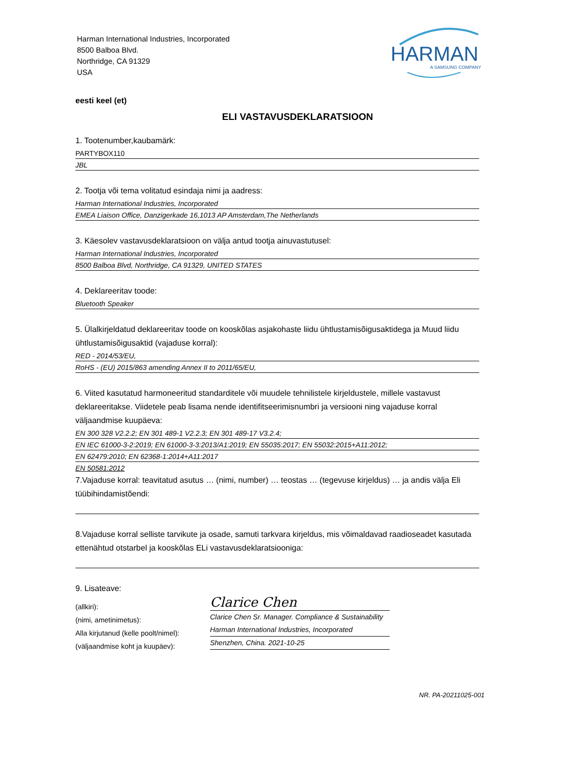Harman International Industries, Incorporated
8500 Balboa Blvd.
Northridge, CA 91329
USA
HARMAN
A SAMSUNG COMPANY
eesti keel (et)
ELI VASTAVUSDEKLARATSIOON
1. Tootenumber,kaubamärk:
PARTYBOX110
JBL
2. Tootja või tema volitatud esindaja nimi ja aadress:
Harman International Industries, Incorporated
EMEA Liaison Office, Danzigerkade 16,1013 AP Amsterdam,The Netherlands
3. Käesolev vastavusdeklaratsioon on välja antud tootja ainuvastutusel:
Harman International Industries, Incorporated
8500 Balboa Blvd, Northridge, CA 91329, UNITED STATES
4. Deklareeritav toode:
Bluetooth Speaker
5. Ülalkirjeldatud deklareeritav toode on kooskõlas asjakohaste liidu ühtlustamisõigusaktidega ja Muud liidu ühtlustamisõigusaktid (vajaduse korral):
RED - 2014/53/EU,
RoHS - (EU) 2015/863 amending Annex II to 2011/65/EU,
6. Viited kasutatud harmoneeritud standarditele või muudele tehnilistele kirjeldustele, millele vastavust deklareeritakse. Viidetele peab lisama nende identifitseerimisnumbri ja versiooni ning vajaduse korral väljaandmise kuupäeva:
EN 300 328 V2.2.2; EN 301 489-1 V2.2.3; EN 301 489-17 V3.2.4;
EN IEC 61000-3-2:2019; EN 61000-3-3:2013/A1:2019; EN 55035:2017; EN 55032:2015+A11:2012;
EN 62479:2010; EN 62368-1:2014+A11:2017
EN 50581:2012
7.Vajaduse korral: teavitatud asutus … (nimi, number) … teostas … (tegevuse kirjeldus) … ja andis välja Eli tüübihindamistõendi:
8.Vajaduse korral selliste tarvikute ja osade, samuti tarkvara kirjeldus, mis võimaldavad raadioseadet kasutada ettenähtud otstarbel ja kooskõlas ELi vastavusdeklaratsiooniga:
9. Lisateave:
(allkiri):
(nimi, ametinimetus):
Alla kirjutanud (kelle poolt/nimel):
(väljaandmise koht ja kuupäev):
Clarice Chen
Clarice Chen Sr. Manager. Compliance & Sustainability
Harman International Industries, Incorporated
Shenzhen, China. 2021-10-25
NR. PA-20211025-001